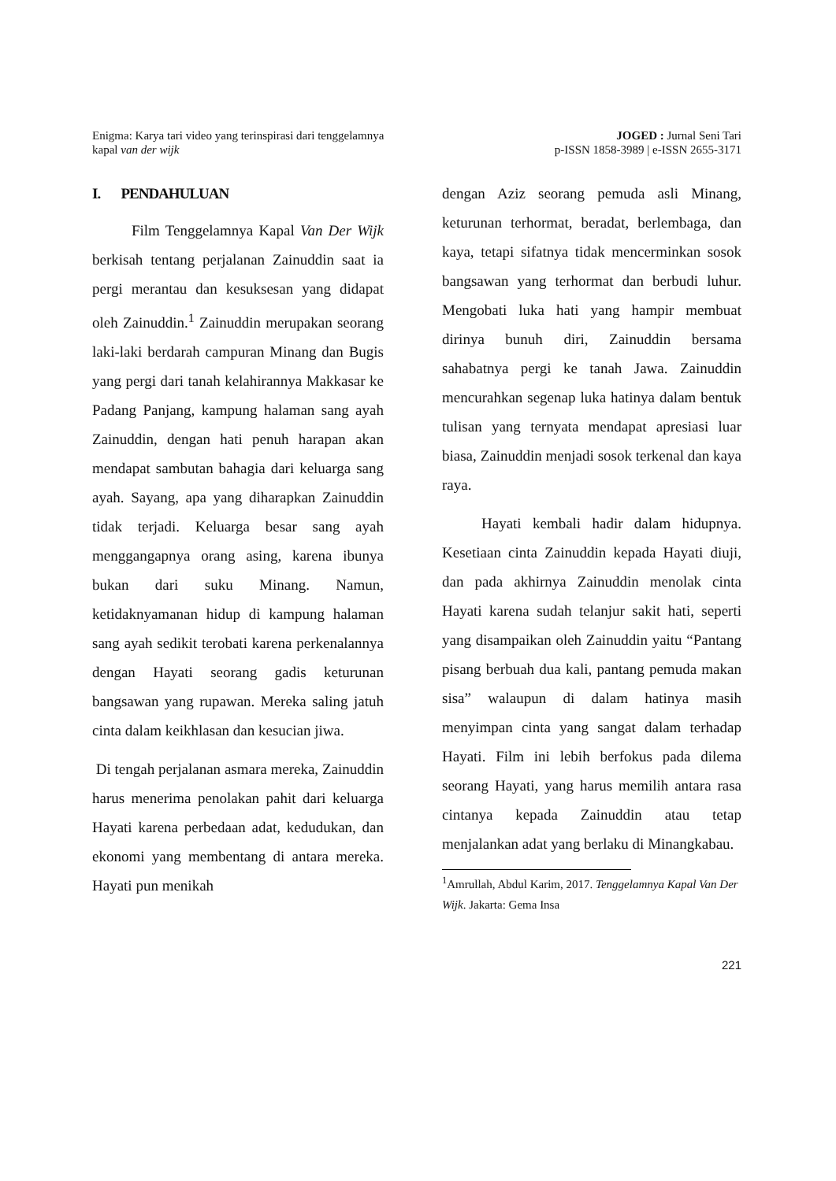Enigma: Karya tari video yang terinspirasi dari tenggelamnya
kapal van der wijk
JOGED : Jurnal Seni Tari
p-ISSN 1858-3989 | e-ISSN 2655-3171
I. PENDAHULUAN
Film Tenggelamnya Kapal Van Der Wijk berkisah tentang perjalanan Zainuddin saat ia pergi merantau dan kesuksesan yang didapat oleh Zainuddin.<sup>1</sup> Zainuddin merupakan seorang laki-laki berdarah campuran Minang dan Bugis yang pergi dari tanah kelahirannya Makkasar ke Padang Panjang, kampung halaman sang ayah Zainuddin, dengan hati penuh harapan akan mendapat sambutan bahagia dari keluarga sang ayah. Sayang, apa yang diharapkan Zainuddin tidak terjadi. Keluarga besar sang ayah menggangapnya orang asing, karena ibunya bukan dari suku Minang. Namun, ketidaknyamanan hidup di kampung halaman sang ayah sedikit terobati karena perkenalannya dengan Hayati seorang gadis keturunan bangsawan yang rupawan. Mereka saling jatuh cinta dalam keikhlasan dan kesucian jiwa.
Di tengah perjalanan asmara mereka, Zainuddin harus menerima penolakan pahit dari keluarga Hayati karena perbedaan adat, kedudukan, dan ekonomi yang membentang di antara mereka. Hayati pun menikah
dengan Aziz seorang pemuda asli Minang, keturunan terhormat, beradat, berlembaga, dan kaya, tetapi sifatnya tidak mencerminkan sosok bangsawan yang terhormat dan berbudi luhur. Mengobati luka hati yang hampir membuat dirinya bunuh diri, Zainuddin bersama sahabatnya pergi ke tanah Jawa. Zainuddin mencurahkan segenap luka hatinya dalam bentuk tulisan yang ternyata mendapat apresiasi luar biasa, Zainuddin menjadi sosok terkenal dan kaya raya.
Hayati kembali hadir dalam hidupnya. Kesetiaan cinta Zainuddin kepada Hayati diuji, dan pada akhirnya Zainuddin menolak cinta Hayati karena sudah telanjur sakit hati, seperti yang disampaikan oleh Zainuddin yaitu “Pantang pisang berbuah dua kali, pantang pemuda makan sisa” walaupun di dalam hatinya masih menyimpan cinta yang sangat dalam terhadap Hayati. Film ini lebih berfokus pada dilema seorang Hayati, yang harus memilih antara rasa cintanya kepada Zainuddin atau tetap menjalankan adat yang berlaku di Minangkabau.
<sup>1</sup> Amrullah, Abdul Karim, 2017. Tenggelamnya Kapal Van Der Wijk. Jakarta: Gema Insa
221